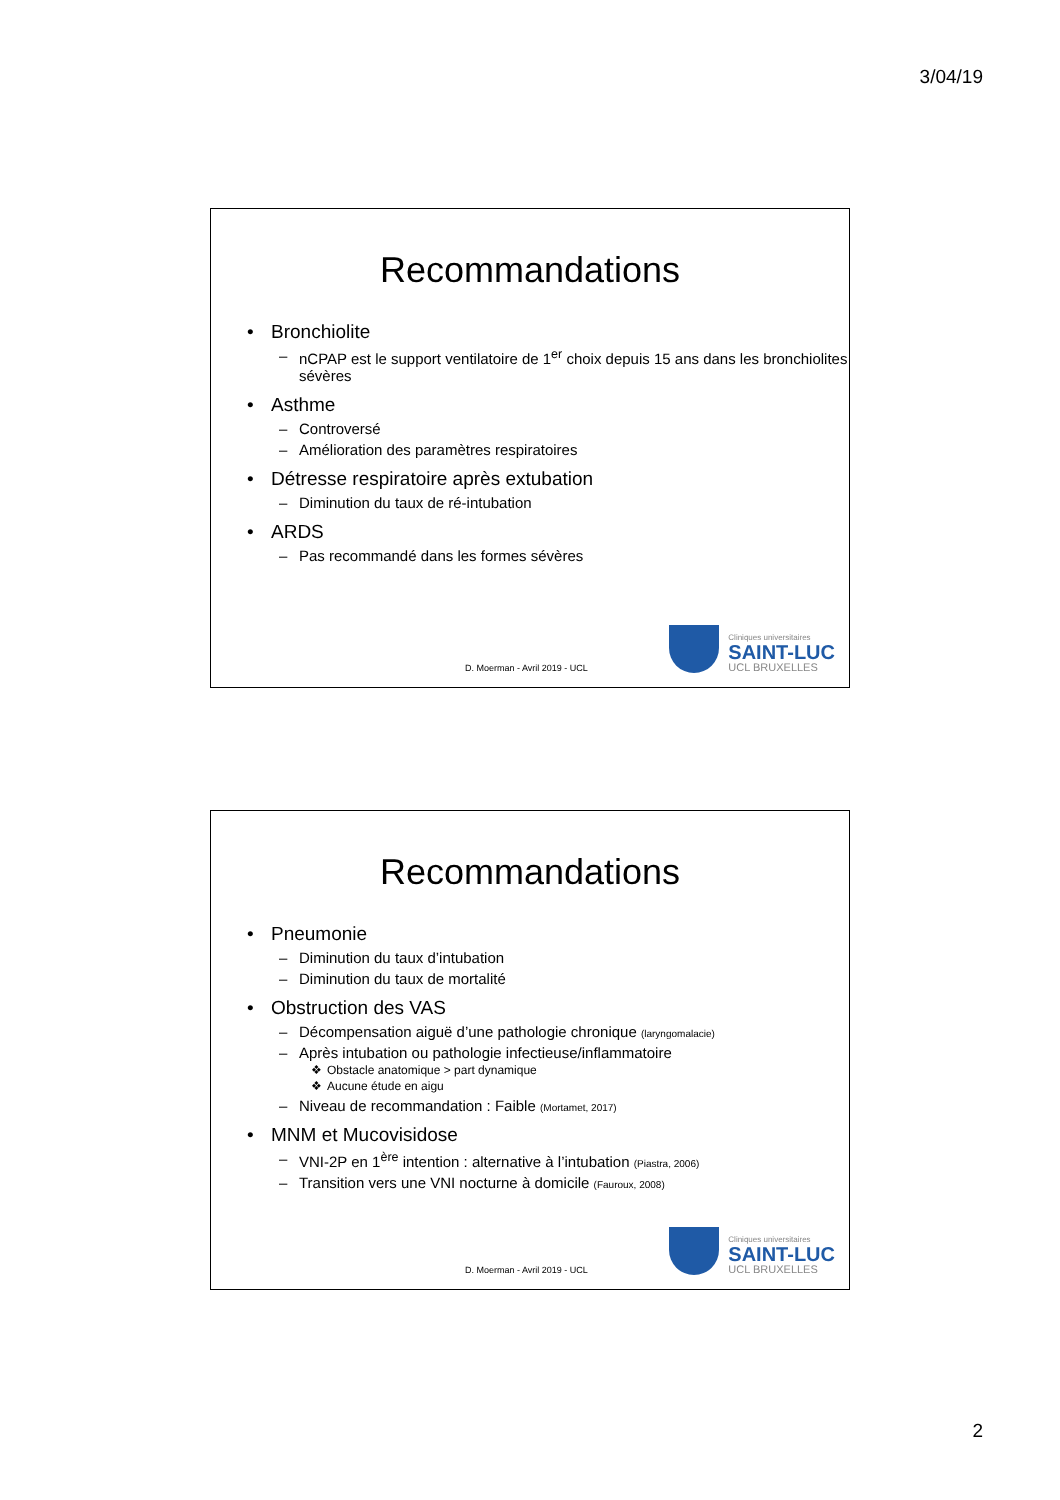3/04/19
Recommandations
Bronchiolite
nCPAP est le support ventilatoire de 1<sup>er</sup> choix depuis 15 ans dans les bronchiolites sévères
Asthme
Controversé
Amélioration des paramètres respiratoires
Détresse respiratoire après extubation
Diminution du taux de ré-intubation
ARDS
Pas recommandé dans les formes sévères
D. Moerman - Avril 2019 - UCL
Cliniques universitaires
SAINT-LUC
UCL BRUXELLES
Recommandations
Pneumonie
Diminution du taux d’intubation
Diminution du taux de mortalité
Obstruction des VAS
Décompensation aiguë d’une pathologie chronique (laryngomalacie)
Après intubation ou pathologie infectieuse/inflammatoire
Obstacle anatomique > part dynamique
Aucune étude en aigu
Niveau de recommandation : Faible (Mortamet, 2017)
MNM et Mucovisidose
VNI-2P en 1<sup>ère</sup> intention : alternative à l’intubation (Piastra, 2006)
Transition vers une VNI nocturne à domicile (Fauroux, 2008)
D. Moerman - Avril 2019 - UCL
Cliniques universitaires
SAINT-LUC
UCL BRUXELLES
2